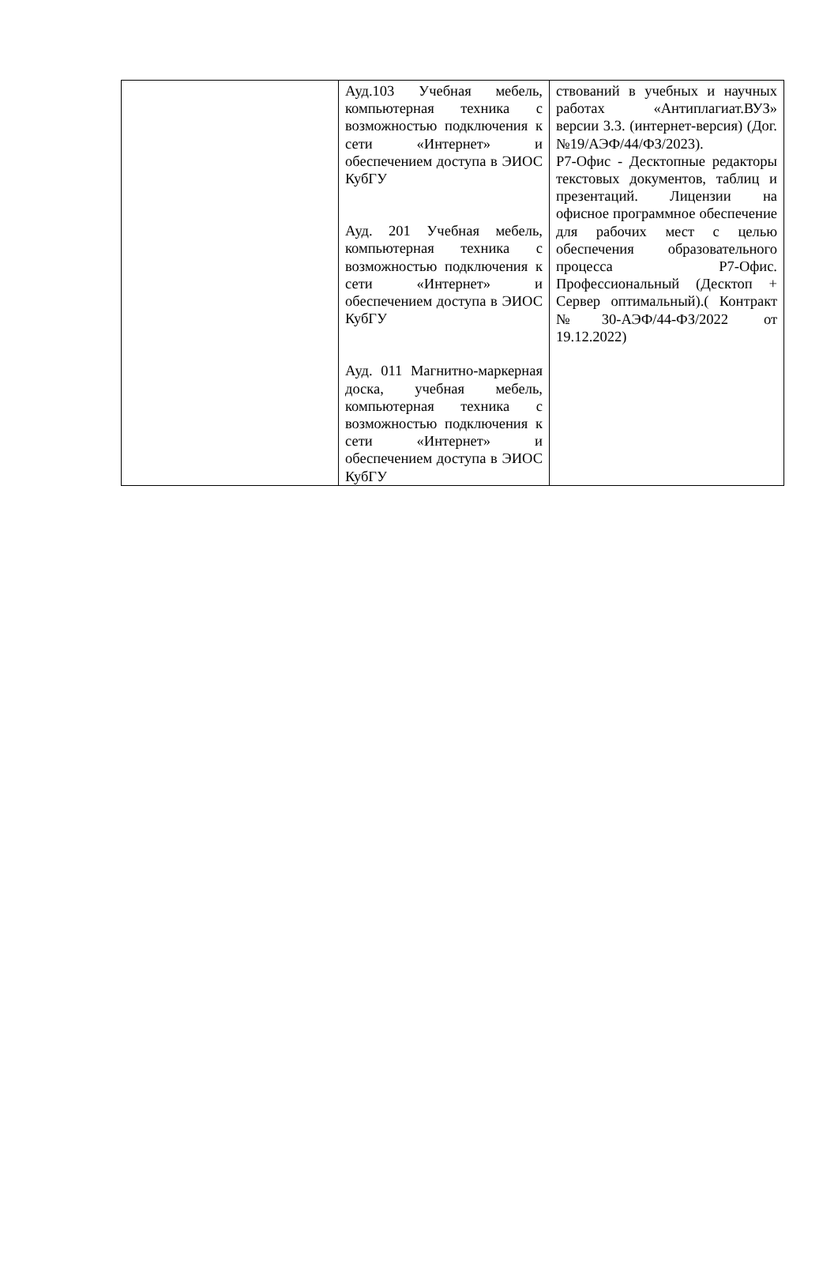| | Ауд.103 Учебная мебель, компьютерная техника с возможностью подключения к сети «Интернет» и обеспечением доступа в ЭИОС КубГУ Ауд. 201 Учебная мебель, компьютерная техника с возможностью подключения к сети «Интернет» и обеспечением доступа в ЭИОС КубГУ Ауд. 011 Магнитно-маркерная доска, учебная мебель, компьютерная техника с возможностью подключения к сети «Интернет» и обеспечением доступа в ЭИОС КубГУ | ствований в учебных и научных работах «Антиплагиат.ВУЗ» версии 3.3. (интернет-версия) (Дог. №19/АЭФ/44/ФЗ/2023). Р7-Офис - Десктопные редакторы текстовых документов, таблиц и презентаций. Лицензии на офисное программное обеспечение для рабочих мест с целью обеспечения образовательного процесса Р7-Офис. Профессиональный (Десктоп + Сервер оптимальный).( Контракт №30-АЭФ/44-ФЗ/2022 от 19.12.2022) |